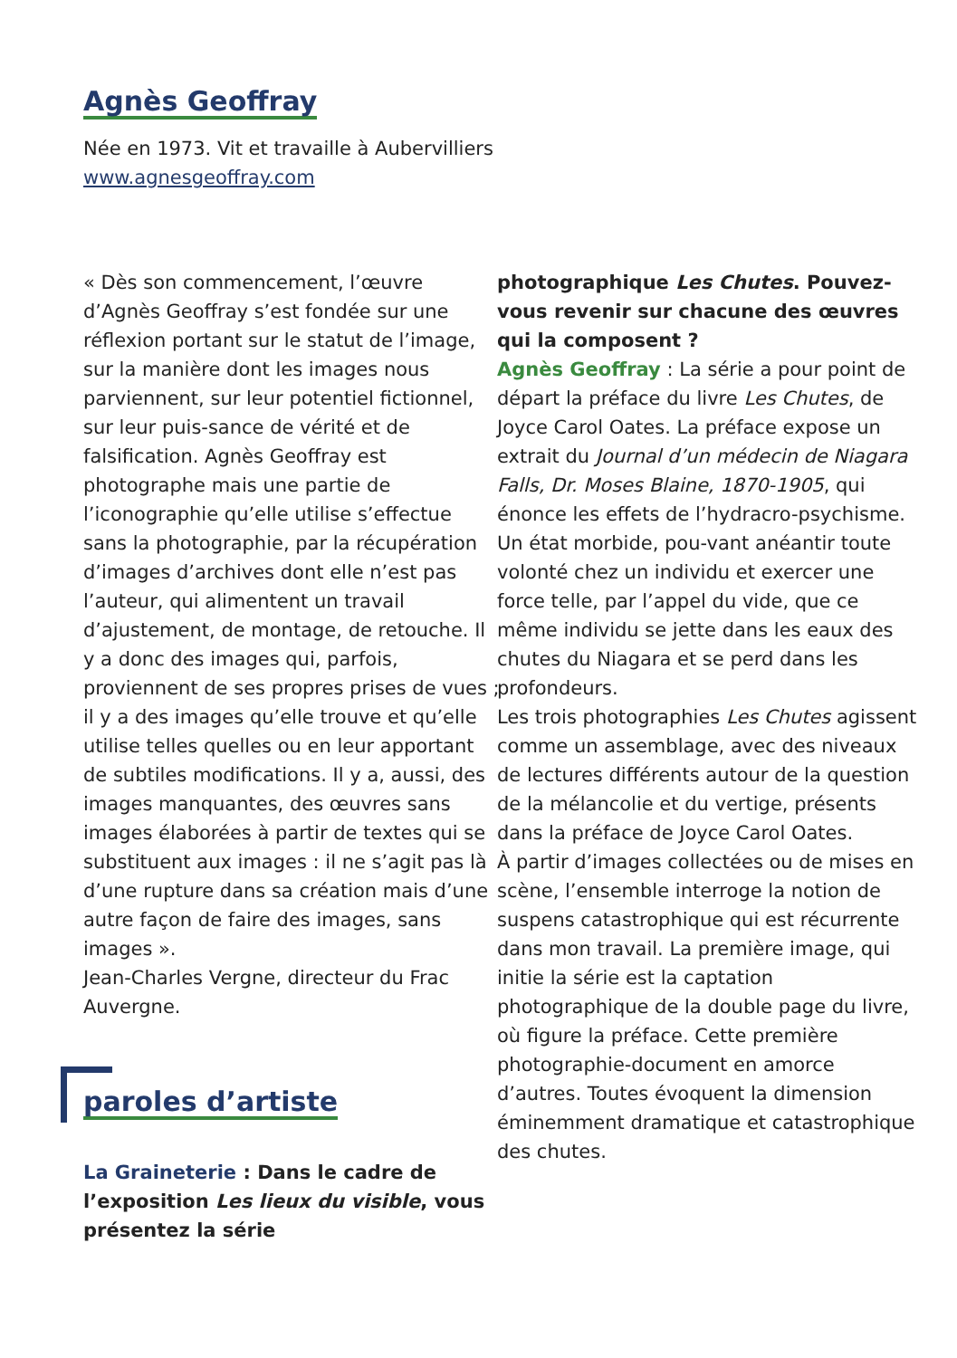Agnès Geoffray
Née en 1973. Vit et travaille à Aubervilliers
www.agnesgeoffray.com
« Dès son commencement, l’œuvre d’Agnès Geoffray s’est fondée sur une réflexion portant sur le statut de l’image, sur la manière dont les images nous parviennent, sur leur potentiel fictionnel, sur leur puis-sance de vérité et de falsification. Agnès Geoffray est photographe mais une partie de l’iconographie qu’elle utilise s’effectue sans la photographie, par la récupération d’images d’archives dont elle n’est pas l’auteur, qui alimentent un travail d’ajustement, de montage, de retouche. Il y a donc des images qui, parfois, proviennent de ses propres prises de vues ; il y a des images qu’elle trouve et qu’elle utilise telles quelles ou en leur apportant de subtiles modifications. Il y a, aussi, des images manquantes, des œuvres sans images élaborées à partir de textes qui se substituent aux images : il ne s’agit pas là d’une rupture dans sa création mais d’une autre façon de faire des images, sans images ».
Jean-Charles Vergne, directeur du Frac Auvergne.
paroles d’artiste
La Graineterie : Dans le cadre de l’exposition Les lieux du visible, vous présentez la série
photographique Les Chutes. Pouvez-vous revenir sur chacune des œuvres qui la composent ?
Agnès Geoffray : La série a pour point de départ la préface du livre Les Chutes, de Joyce Carol Oates. La préface expose un extrait du Journal d’un médecin de Niagara Falls, Dr. Moses Blaine, 1870-1905, qui énonce les effets de l’hydracro-psychisme. Un état morbide, pou-vant anéantir toute volonté chez un individu et exercer une force telle, par l’appel du vide, que ce même individu se jette dans les eaux des chutes du Niagara et se perd dans les profondeurs.
Les trois photographies Les Chutes agissent comme un assemblage, avec des niveaux de lectures différents autour de la question de la mélancolie et du vertige, présents dans la préface de Joyce Carol Oates.
À partir d’images collectées ou de mises en scène, l’ensemble interroge la notion de suspens catastrophique qui est récurrente dans mon travail. La première image, qui initie la série est la captation photographique de la double page du livre, où figure la préface. Cette première photographie-document en amorce d’autres. Toutes évoquent la dimension éminemment dramatique et catastrophique des chutes.